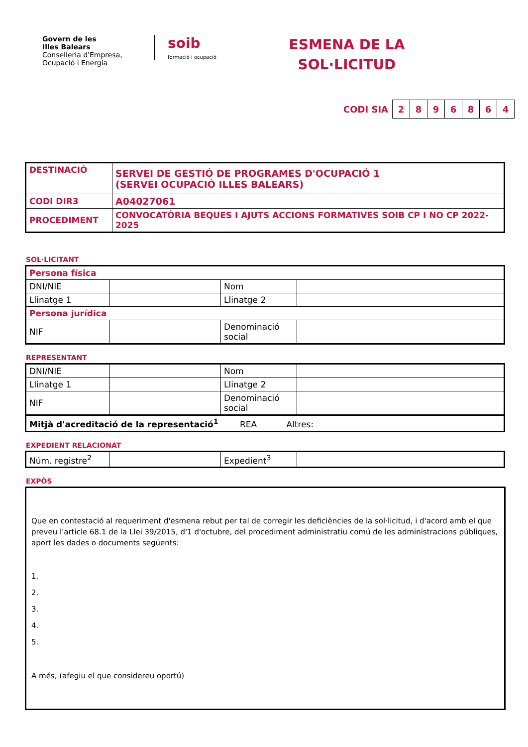Govern de les
Illes Balears
Conselleria d'Empresa,
Ocupació i Energia
soib
formació i ocupació
ESMENA DE LA
SOL·LICITUD
CODI SIA
| 2 | 8 | 9 | 6 | 8 | 6 | 4 |
| DESTINACIÓ | SERVEI DE GESTIÓ DE PROGRAMES D'OCUPACIÓ 1 (SERVEI OCUPACIÓ ILLES BALEARS) |
| CODI DIR3 | A04027061 |
| PROCEDIMENT | CONVOCATÒRIA BEQUES I AJUTS ACCIONS FORMATIVES SOIB CP I NO CP 2022-2025 |
SOL·LICITANT
| Persona física | | | |
| DNI/NIE | | Nom | |
| Llinatge 1 | | Llinatge 2 | |
| Persona jurídica | | | |
| NIF | | Denominació social | |
REPRESENTANT
| DNI/NIE | | Nom | |
| Llinatge 1 | | Llinatge 2 | |
| NIF | | Denominació social | |
| Mitjà d'acreditació de la representació<sup>1</sup> REA Altres: | | | |
EXPEDIENT RELACIONAT
| Núm. registre<sup>2</sup> | | Expedient<sup>3</sup> | |
EXPÒS
Que en contestació al requeriment d'esmena rebut per tal de corregir les deficiències de la sol·licitud, i d'acord amb el que preveu l'article 68.1 de la Llei 39/2015, d'1 d'octubre, del procediment administratiu comú de les administracions públiques, aport les dades o documents següents:
1.
2.
3.
4.
5.
A més, (afegiu el que considereu oportú)